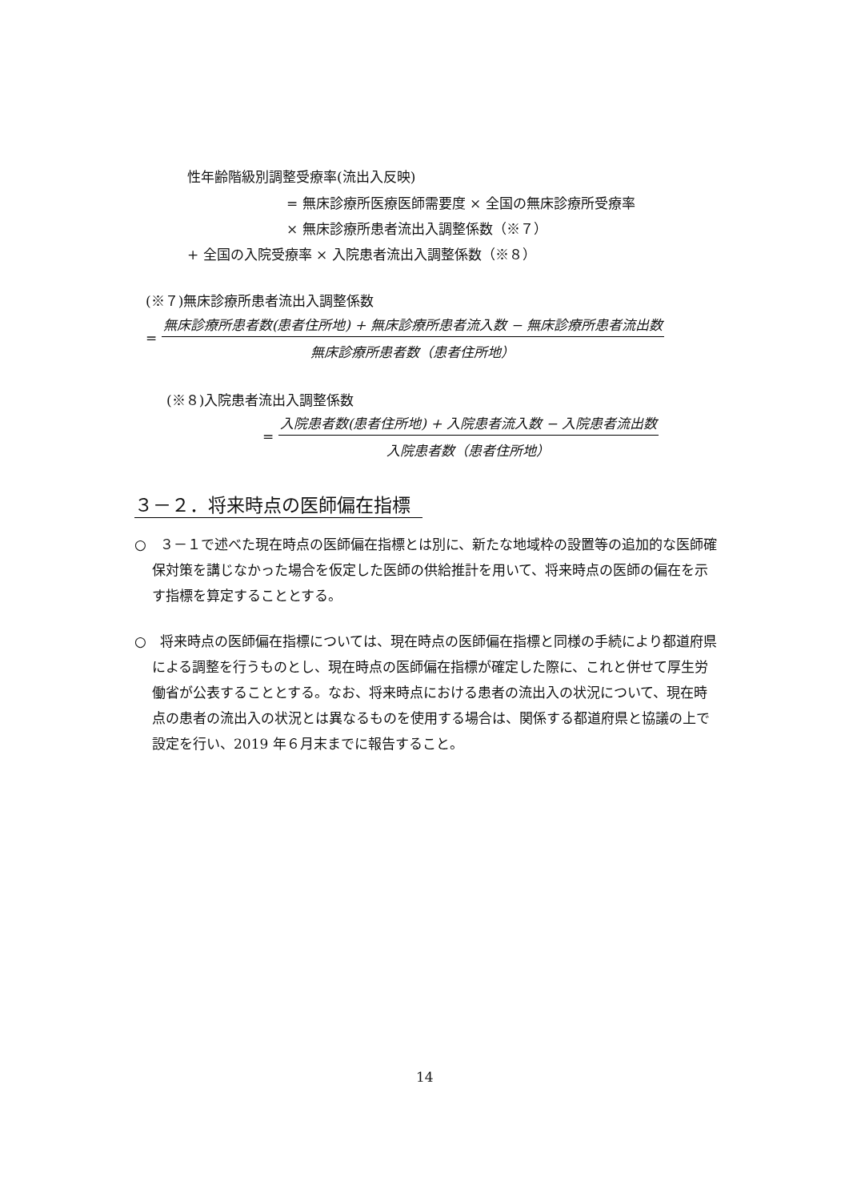性年齢階級別調整受療率(流出入反映)
= 無床診療所医療医師需要度 × 全国の無床診療所受療率
× 無床診療所患者流出入調整係数（※７）
+ 全国の入院受療率 × 入院患者流出入調整係数（※８）
(※７)無床診療所患者流出入調整係数
=
無床診療所患者数(患者住所地) + 無床診療所患者流入数 − 無床診療所患者流出数
無床診療所患者数（患者住所地）
(※８)入院患者流出入調整係数
=
入院患者数(患者住所地) + 入院患者流入数 − 入院患者流出数
入院患者数（患者住所地）
３－２．将来時点の医師偏在指標
○　３－１で述べた現在時点の医師偏在指標とは別に、新たな地域枠の設置等の追加的な医師確保対策を講じなかった場合を仮定した医師の供給推計を用いて、将来時点の医師の偏在を示す指標を算定することとする。
○　将来時点の医師偏在指標については、現在時点の医師偏在指標と同様の手続により都道府県による調整を行うものとし、現在時点の医師偏在指標が確定した際に、これと併せて厚生労働省が公表することとする。なお、将来時点における患者の流出入の状況について、現在時点の患者の流出入の状況とは異なるものを使用する場合は、関係する都道府県と協議の上で設定を行い、2019 年６月末までに報告すること。
14